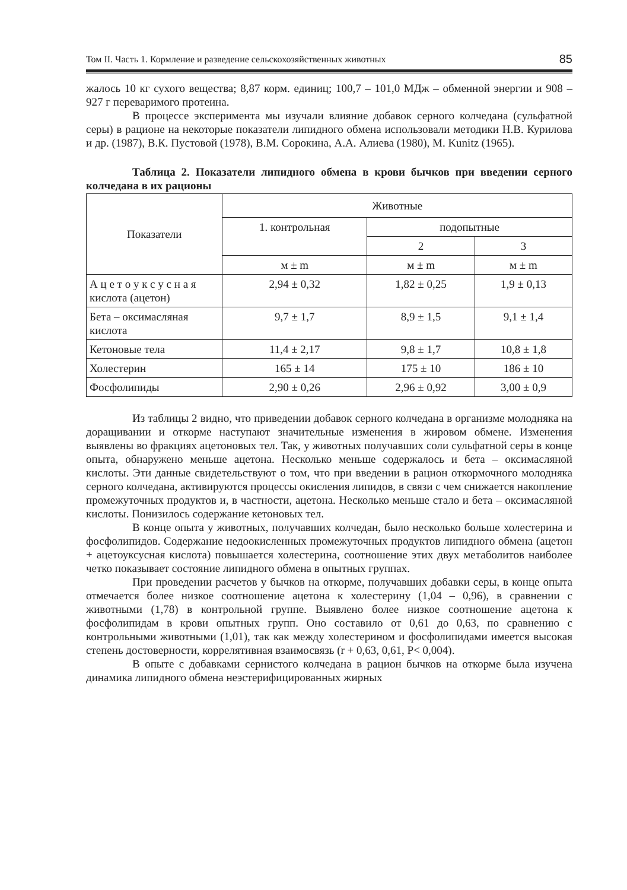Том II. Часть 1. Кормление и разведение сельскохозяйственных животных 85
жалось 10 кг сухого вещества; 8,87 корм. единиц; 100,7 – 101,0 МДж – обменной энергии и 908 – 927 г переваримого протеина.
В процессе эксперимента мы изучали влияние добавок серного колчедана (сульфатной серы) в рационе на некоторые показатели липидного обмена использовали методики Н.В. Курилова и др. (1987), В.К. Пустовой (1978), В.М. Сорокина, А.А. Алиева (1980), M. Kunitz (1965).
Таблица 2. Показатели липидного обмена в крови бычков при введении серного колчедана в их рационы
| Показатели | Животные | | |
| --- | --- | --- | --- |
| | 1. контрольная | подопытные | |
| | | 2 | 3 |
| | м ± m | м ± m | м ± m |
| А ц е т о у к с у с н а я кислота (ацетон) | 2,94 ± 0,32 | 1,82 ± 0,25 | 1,9 ± 0,13 |
| Бета – оксимасляная кислота | 9,7 ± 1,7 | 8,9 ± 1,5 | 9,1 ± 1,4 |
| Кетоновые тела | 11,4 ± 2,17 | 9,8 ± 1,7 | 10,8 ± 1,8 |
| Холестерин | 165 ± 14 | 175 ± 10 | 186 ± 10 |
| Фосфолипиды | 2,90 ± 0,26 | 2,96 ± 0,92 | 3,00 ± 0,9 |
Из таблицы 2 видно, что приведении добавок серного колчедана в организме молодняка на доращивании и откорме наступают значительные изменения в жировом обмене. Изменения выявлены во фракциях ацетоновых тел. Так, у животных получавших соли сульфатной серы в конце опыта, обнаружено меньше ацетона. Несколько меньше содержалось и бета – оксимасляной кислоты. Эти данные свидетельствуют о том, что при введении в рацион откормочного молодняка серного колчедана, активируются процессы окисления липидов, в связи с чем снижается накопление промежуточных продуктов и, в частности, ацетона. Несколько меньше стало и бета – оксимасляной кислоты. Понизилось содержание кетоновых тел.
В конце опыта у животных, получавших колчедан, было несколько больше холестерина и фосфолипидов. Содержание недоокисленных промежуточных продуктов липидного обмена (ацетон + ацетоуксусная кислота) повышается холестерина, соотношение этих двух метаболитов наиболее четко показывает состояние липидного обмена в опытных группах.
При проведении расчетов у бычков на откорме, получавших добавки серы, в конце опыта отмечается более низкое соотношение ацетона к холестерину (1,04 – 0,96), в сравнении с животными (1,78) в контрольной группе. Выявлено более низкое соотношение ацетона к фосфолипидам в крови опытных групп. Оно составило от 0,61 до 0,63, по сравнению с контрольными животными (1,01), так как между холестерином и фосфолипидами имеется высокая степень достоверности, коррелятивная взаимосвязь (r + 0,63, 0,61, P< 0,004).
В опыте с добавками сернистого колчедана в рацион бычков на откорме была изучена динамика липидного обмена неэстерифицированных жирных